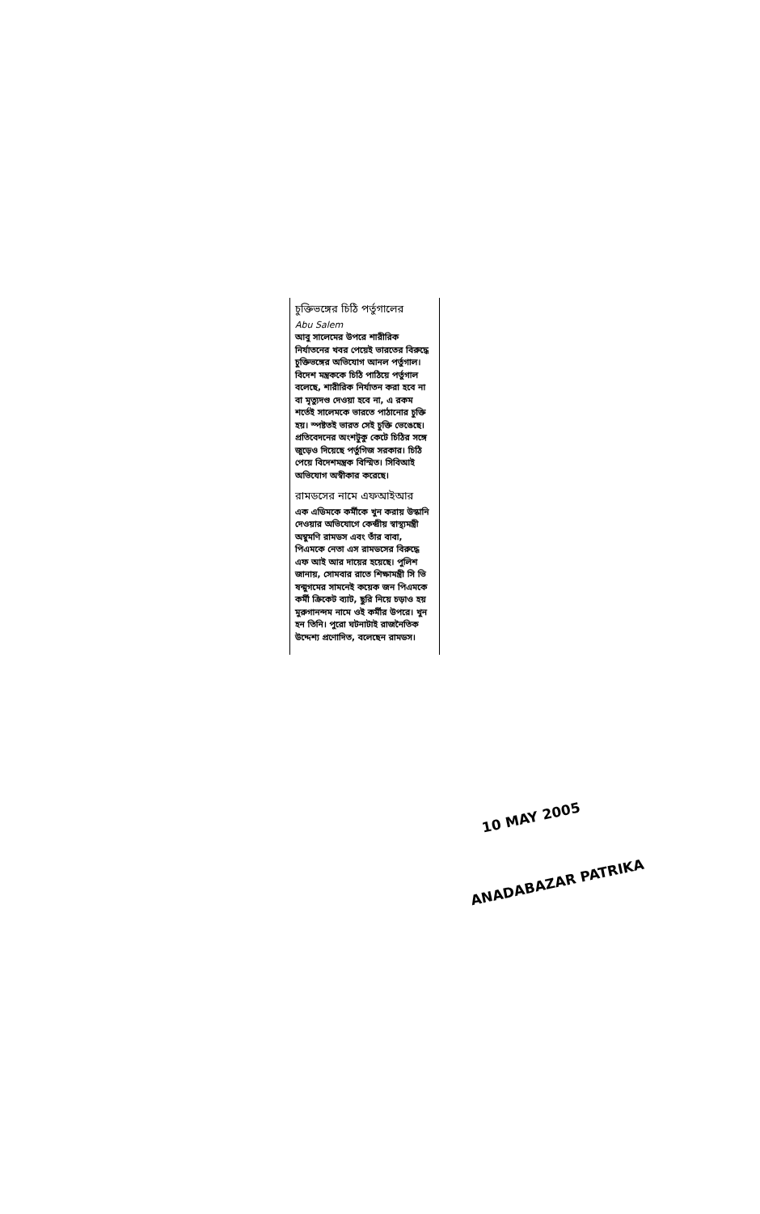চুক্তিভঙ্গের চিঠি পর্তুগালের
Abu Salem
আবু সালেমের উপরে শারীরিক নির্যাতনের খবর পেয়েই ভারতের বিরুদ্ধে চুক্তিভঙ্গের অভিযোগ আনল পর্তুগাল। বিদেশ মন্ত্রককে চিঠি পাঠিয়ে পর্তুগাল বলেছে, শারীরিক নির্যাতন করা হবে না বা মৃত্যুদণ্ড দেওয়া হবে না, এ রকম শর্তেই সালেমকে ভারতে পাঠানোর চুক্তি হয়। স্পষ্টতই ভারত সেই চুক্তি ভেঙেছে। প্রতিবেদনের অংশটুকু কেটে চিঠির সঙ্গে জুড়েও দিয়েছে পর্তুগিজ সরকার। চিঠি পেয়ে বিদেশমন্ত্রক বিস্মিত। সিবিআই অভিযোগ অস্বীকার করেছে।
রামডসের নামে এফআইআর
এক এডিমকে কর্মীকে খুন করায় উস্কানি দেওয়ার অভিযোগে কেন্দ্রীয় স্বাস্থ্যমন্ত্রী অম্বুমণি রামডস এবং তাঁর বাবা, পিএমকে নেতা এস রামডসের বিরুদ্ধে এফ আই আর দায়ের হয়েছে। পুলিশ জানায়, সোমবার রাতে শিক্ষামন্ত্রী সি ভি ষন্মুগমের সামনেই কয়েক জন পিএমকে কর্মী ক্রিকেট ব্যাট, ছুরি নিয়ে চড়াও হয় মুরুগানন্দম নামে ওই কর্মীর উপরে। খুন হন তিনি। পুরো ঘটনাটাই রাজনৈতিক উদ্দেশ্য প্রণোদিত, বলেছেন রামডস।
10 MAY 2005
ANADABAZAR PATRIKA